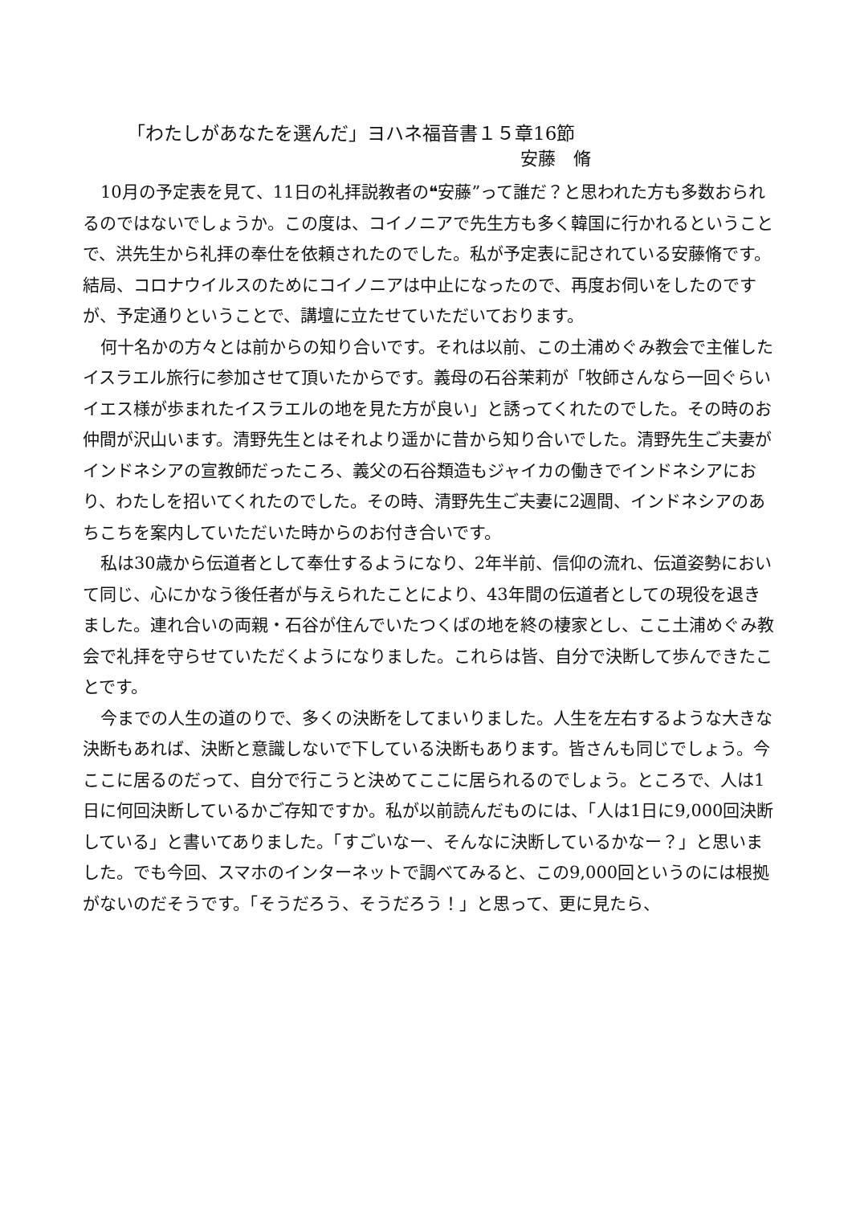「わたしがあなたを選んだ」ヨハネ福音書１５章16節
安藤　脩
10月の予定表を見て、11日の礼拝説教者の❝安藤”って誰だ？と思われた方も多数おられるのではないでしょうか。この度は、コイノニアで先生方も多く韓国に行かれるということで、洪先生から礼拝の奉仕を依頼されたのでした。私が予定表に記されている安藤脩です。結局、コロナウイルスのためにコイノニアは中止になったので、再度お伺いをしたのですが、予定通りということで、講壇に立たせていただいております。
何十名かの方々とは前からの知り合いです。それは以前、この土浦めぐみ教会で主催したイスラエル旅行に参加させて頂いたからです。義母の石谷茉莉が「牧師さんなら一回ぐらいイエス様が歩まれたイスラエルの地を見た方が良い」と誘ってくれたのでした。その時のお仲間が沢山います。清野先生とはそれより遥かに昔から知り合いでした。清野先生ご夫妻がインドネシアの宣教師だったころ、義父の石谷類造もジャイカの働きでインドネシアにおり、わたしを招いてくれたのでした。その時、清野先生ご夫妻に2週間、インドネシアのあちこちを案内していただいた時からのお付き合いです。
私は30歳から伝道者として奉仕するようになり、2年半前、信仰の流れ、伝道姿勢において同じ、心にかなう後任者が与えられたことにより、43年間の伝道者としての現役を退きました。連れ合いの両親・石谷が住んでいたつくばの地を終の棲家とし、ここ土浦めぐみ教会で礼拝を守らせていただくようになりました。これらは皆、自分で決断して歩んできたことです。
今までの人生の道のりで、多くの決断をしてまいりました。人生を左右するような大きな決断もあれば、決断と意識しないで下している決断もあります。皆さんも同じでしょう。今ここに居るのだって、自分で行こうと決めてここに居られるのでしょう。ところで、人は1日に何回決断しているかご存知ですか。私が以前読んだものには、「人は1日に9,000回決断している」と書いてありました。「すごいなー、そんなに決断しているかなー？」と思いました。でも今回、スマホのインターネットで調べてみると、この9,000回というのには根拠がないのだそうです。「そうだろう、そうだろう！」と思って、更に見たら、